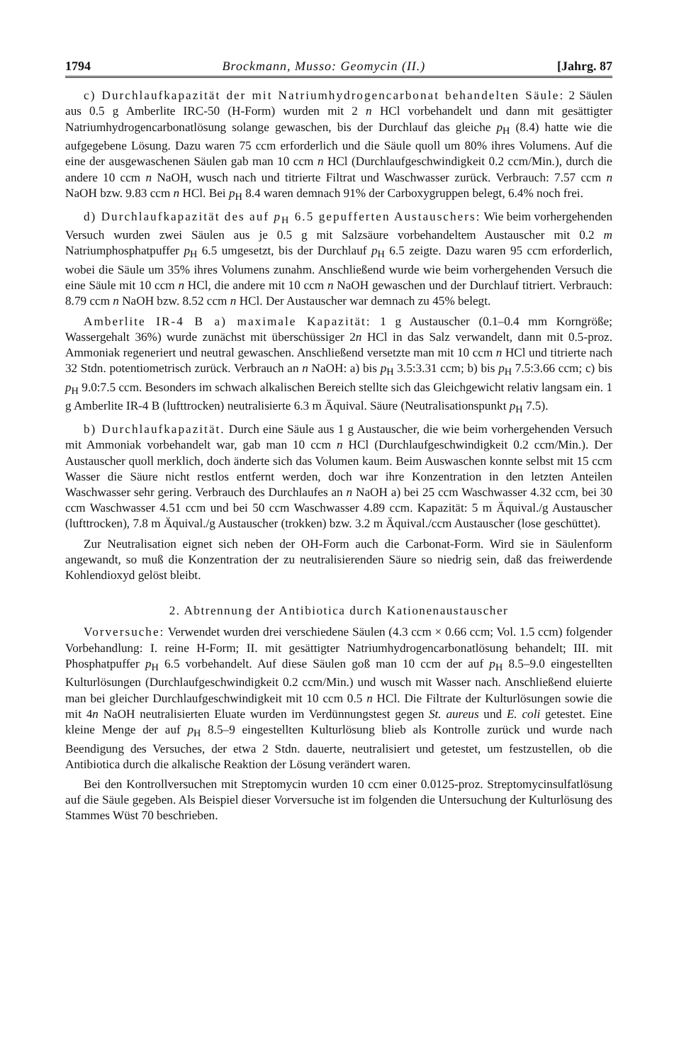1794 Brockmann, Musso: Geomycin (II.) [Jahrg. 87
c) Durchlaufkapazität der mit Natriumhydrogencarbonat behandelten Säule: 2 Säulen aus 0.5 g Amberlite IRC-50 (H-Form) wurden mit 2 n HCl vorbehandelt und dann mit gesättigter Natriumhydrogencarbonatlösung solange gewaschen, bis der Durchlauf das gleiche p<sub>H</sub> (8.4) hatte wie die aufgegebene Lösung. Dazu waren 75 ccm erforderlich und die Säule quoll um 80% ihres Volumens. Auf die eine der ausgewaschenen Säulen gab man 10 ccm n HCl (Durchlaufgeschwindigkeit 0.2 ccm/Min.), durch die andere 10 ccm n NaOH, wusch nach und titrierte Filtrat und Waschwasser zurück. Verbrauch: 7.57 ccm n NaOH bzw. 9.83 ccm n HCl. Bei p<sub>H</sub> 8.4 waren demnach 91% der Carboxygruppen belegt, 6.4% noch frei.
d) Durchlaufkapazität des auf p<sub>H</sub> 6.5 gepufferten Austauschers: Wie beim vorhergehenden Versuch wurden zwei Säulen aus je 0.5 g mit Salzsäure vorbehandeltem Austauscher mit 0.2 m Natriumphosphatpuffer p<sub>H</sub> 6.5 umgesetzt, bis der Durchlauf p<sub>H</sub> 6.5 zeigte. Dazu waren 95 ccm erforderlich, wobei die Säule um 35% ihres Volumens zunahm. Anschließend wurde wie beim vorhergehenden Versuch die eine Säule mit 10 ccm n HCl, die andere mit 10 ccm n NaOH gewaschen und der Durchlauf titriert. Verbrauch: 8.79 ccm n NaOH bzw. 8.52 ccm n HCl. Der Austauscher war demnach zu 45% belegt.
Amberlite IR-4 B a) maximale Kapazität: 1 g Austauscher (0.1–0.4 mm Korngröße; Wassergehalt 36%) wurde zunächst mit überschüssiger 2n HCl in das Salz verwandelt, dann mit 0.5-proz. Ammoniak regeneriert und neutral gewaschen. Anschließend versetzte man mit 10 ccm n HCl und titrierte nach 32 Stdn. potentiometrisch zurück. Verbrauch an n NaOH: a) bis p<sub>H</sub> 3.5:3.31 ccm; b) bis p<sub>H</sub> 7.5:3.66 ccm; c) bis p<sub>H</sub> 9.0:7.5 ccm. Besonders im schwach alkalischen Bereich stellte sich das Gleichgewicht relativ langsam ein. 1 g Amberlite IR-4 B (lufttrocken) neutralisierte 6.3 m Äquival. Säure (Neutralisationspunkt p<sub>H</sub> 7.5).
b) Durchlaufkapazität. Durch eine Säule aus 1 g Austauscher, die wie beim vorhergehenden Versuch mit Ammoniak vorbehandelt war, gab man 10 ccm n HCl (Durchlaufgeschwindigkeit 0.2 ccm/Min.). Der Austauscher quoll merklich, doch änderte sich das Volumen kaum. Beim Auswaschen konnte selbst mit 15 ccm Wasser die Säure nicht restlos entfernt werden, doch war ihre Konzentration in den letzten Anteilen Waschwasser sehr gering. Verbrauch des Durchlaufes an n NaOH a) bei 25 ccm Waschwasser 4.32 ccm, bei 30 ccm Waschwasser 4.51 ccm und bei 50 ccm Waschwasser 4.89 ccm. Kapazität: 5 m Äquival./g Austauscher (lufttrocken), 7.8 m Äquival./g Austauscher (trokken) bzw. 3.2 m Äquival./ccm Austauscher (lose geschüttet).
Zur Neutralisation eignet sich neben der OH-Form auch die Carbonat-Form. Wird sie in Säulenform angewandt, so muß die Konzentration der zu neutralisierenden Säure so niedrig sein, daß das freiwerdende Kohlendioxyd gelöst bleibt.
2. Abtrennung der Antibiotica durch Kationenaustauscher
Vorversuche: Verwendet wurden drei verschiedene Säulen (4.3 ccm × 0.66 ccm; Vol. 1.5 ccm) folgender Vorbehandlung: I. reine H-Form; II. mit gesättigter Natriumhydrogencarbonatlösung behandelt; III. mit Phosphatpuffer p<sub>H</sub> 6.5 vorbehandelt. Auf diese Säulen goß man 10 ccm der auf p<sub>H</sub> 8.5–9.0 eingestellten Kulturlösungen (Durchlaufgeschwindigkeit 0.2 ccm/Min.) und wusch mit Wasser nach. Anschließend eluierte man bei gleicher Durchlaufgeschwindigkeit mit 10 ccm 0.5 n HCl. Die Filtrate der Kulturlösungen sowie die mit 4n NaOH neutralisierten Eluate wurden im Verdünnungstest gegen St. aureus und E. coli getestet. Eine kleine Menge der auf p<sub>H</sub> 8.5–9 eingestellten Kulturlösung blieb als Kontrolle zurück und wurde nach Beendigung des Versuches, der etwa 2 Stdn. dauerte, neutralisiert und getestet, um festzustellen, ob die Antibiotica durch die alkalische Reaktion der Lösung verändert waren.
Bei den Kontrollversuchen mit Streptomycin wurden 10 ccm einer 0.0125-proz. Streptomycinsulfatlösung auf die Säule gegeben. Als Beispiel dieser Vorversuche ist im folgenden die Untersuchung der Kulturlösung des Stammes Wüst 70 beschrieben.